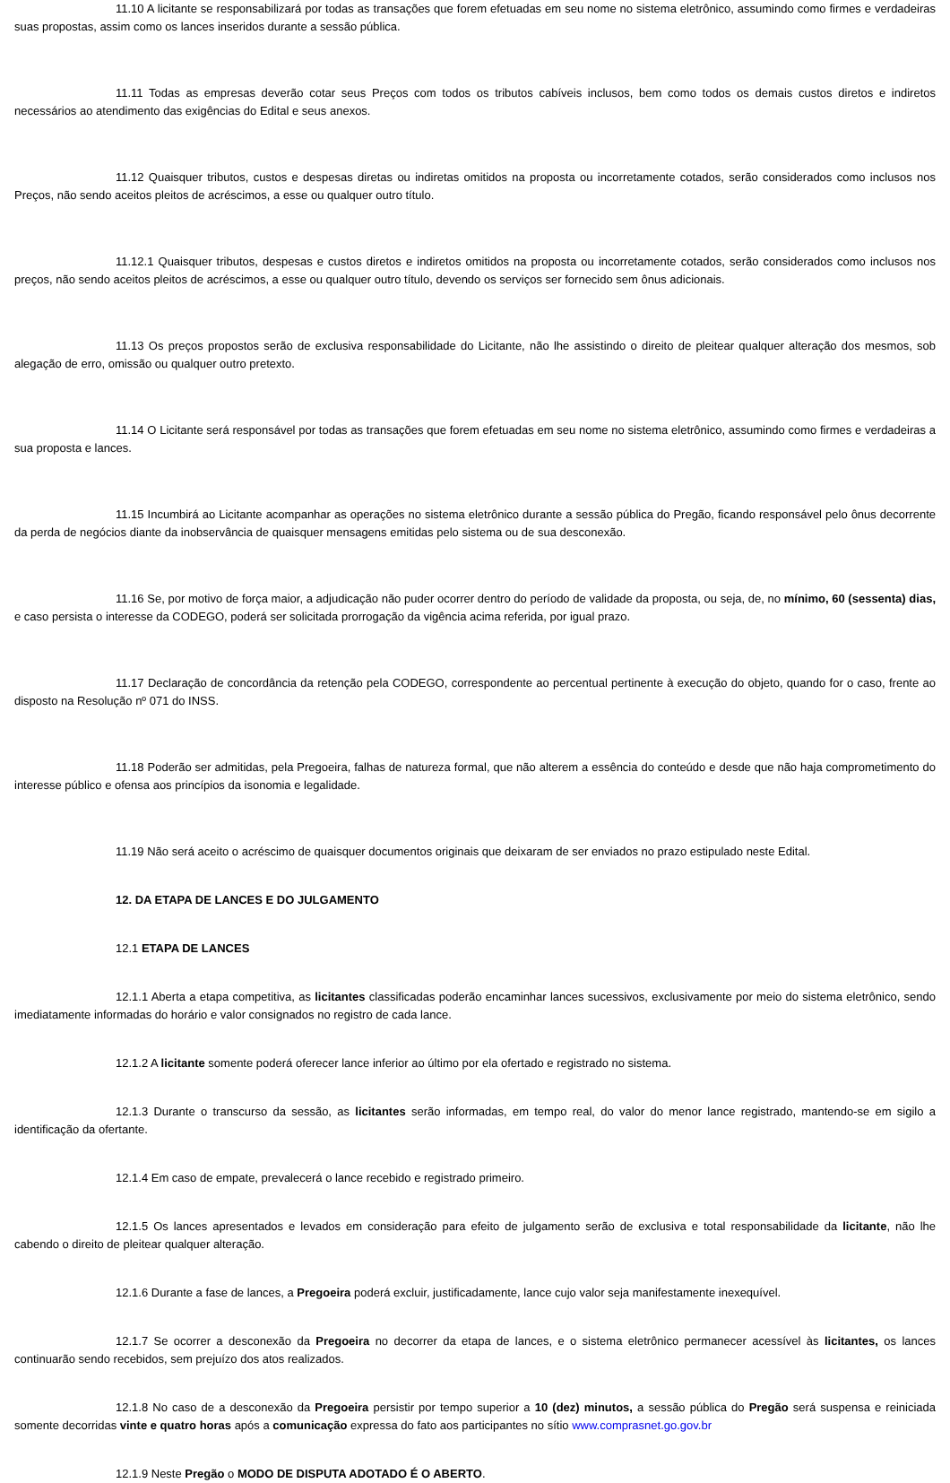11.10 A licitante se responsabilizará por todas as transações que forem efetuadas em seu nome no sistema eletrônico, assumindo como firmes e verdadeiras suas propostas, assim como os lances inseridos durante a sessão pública.
11.11 Todas as empresas deverão cotar seus Preços com todos os tributos cabíveis inclusos, bem como todos os demais custos diretos e indiretos necessários ao atendimento das exigências do Edital e seus anexos.
11.12 Quaisquer tributos, custos e despesas diretas ou indiretas omitidos na proposta ou incorretamente cotados, serão considerados como inclusos nos Preços, não sendo aceitos pleitos de acréscimos, a esse ou qualquer outro título.
11.12.1 Quaisquer tributos, despesas e custos diretos e indiretos omitidos na proposta ou incorretamente cotados, serão considerados como inclusos nos preços, não sendo aceitos pleitos de acréscimos, a esse ou qualquer outro título, devendo os serviços ser fornecido sem ônus adicionais.
11.13 Os preços propostos serão de exclusiva responsabilidade do Licitante, não lhe assistindo o direito de pleitear qualquer alteração dos mesmos, sob alegação de erro, omissão ou qualquer outro pretexto.
11.14 O Licitante será responsável por todas as transações que forem efetuadas em seu nome no sistema eletrônico, assumindo como firmes e verdadeiras a sua proposta e lances.
11.15 Incumbirá ao Licitante acompanhar as operações no sistema eletrônico durante a sessão pública do Pregão, ficando responsável pelo ônus decorrente da perda de negócios diante da inobservância de quaisquer mensagens emitidas pelo sistema ou de sua desconexão.
11.16 Se, por motivo de força maior, a adjudicação não puder ocorrer dentro do período de validade da proposta, ou seja, de, no mínimo, 60 (sessenta) dias, e caso persista o interesse da CODEGO, poderá ser solicitada prorrogação da vigência acima referida, por igual prazo.
11.17 Declaração de concordância da retenção pela CODEGO, correspondente ao percentual pertinente à execução do objeto, quando for o caso, frente ao disposto na Resolução nº 071 do INSS.
11.18 Poderão ser admitidas, pela Pregoeira, falhas de natureza formal, que não alterem a essência do conteúdo e desde que não haja comprometimento do interesse público e ofensa aos princípios da isonomia e legalidade.
11.19 Não será aceito o acréscimo de quaisquer documentos originais que deixaram de ser enviados no prazo estipulado neste Edital.
12. DA ETAPA DE LANCES E DO JULGAMENTO
12.1 ETAPA DE LANCES
12.1.1 Aberta a etapa competitiva, as licitantes classificadas poderão encaminhar lances sucessivos, exclusivamente por meio do sistema eletrônico, sendo imediatamente informadas do horário e valor consignados no registro de cada lance.
12.1.2 A licitante somente poderá oferecer lance inferior ao último por ela ofertado e registrado no sistema.
12.1.3 Durante o transcurso da sessão, as licitantes serão informadas, em tempo real, do valor do menor lance registrado, mantendo-se em sigilo a identificação da ofertante.
12.1.4 Em caso de empate, prevalecerá o lance recebido e registrado primeiro.
12.1.5 Os lances apresentados e levados em consideração para efeito de julgamento serão de exclusiva e total responsabilidade da licitante, não lhe cabendo o direito de pleitear qualquer alteração.
12.1.6 Durante a fase de lances, a Pregoeira poderá excluir, justificadamente, lance cujo valor seja manifestamente inexequível.
12.1.7 Se ocorrer a desconexão da Pregoeira no decorrer da etapa de lances, e o sistema eletrônico permanecer acessível às licitantes, os lances continuarão sendo recebidos, sem prejuízo dos atos realizados.
12.1.8 No caso de a desconexão da Pregoeira persistir por tempo superior a 10 (dez) minutos, a sessão pública do Pregão será suspensa e reiniciada somente decorridas vinte e quatro horas após a comunicação expressa do fato aos participantes no sítio www.comprasnet.go.gov.br
12.1.9 Neste Pregão o MODO DE DISPUTA ADOTADO É O ABERTO.